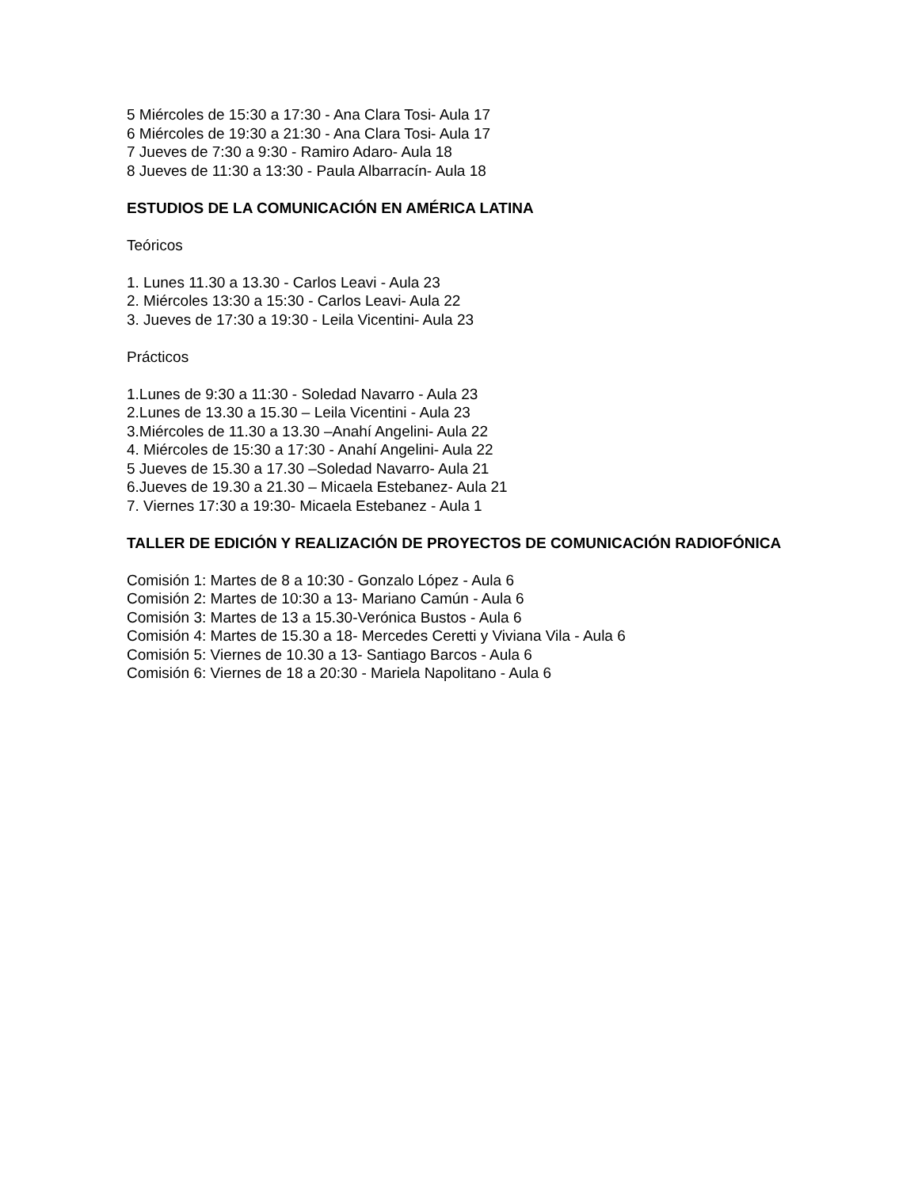5 Miércoles de 15:30 a 17:30 - Ana Clara Tosi- Aula 17
6 Miércoles de 19:30 a 21:30 - Ana Clara Tosi- Aula 17
7 Jueves de 7:30 a 9:30 - Ramiro Adaro- Aula 18
8 Jueves de 11:30 a 13:30 - Paula Albarracín- Aula 18
ESTUDIOS DE LA COMUNICACIÓN EN AMÉRICA LATINA
Teóricos
1. Lunes 11.30 a 13.30 - Carlos Leavi - Aula 23
2. Miércoles 13:30 a 15:30 - Carlos Leavi- Aula 22
3. Jueves de 17:30 a 19:30 - Leila Vicentini- Aula 23
Prácticos
1.Lunes de 9:30 a 11:30 - Soledad Navarro - Aula 23
2.Lunes de 13.30 a 15.30 – Leila Vicentini - Aula 23
3.Miércoles de 11.30 a 13.30 –Anahí Angelini- Aula 22
4. Miércoles de 15:30 a 17:30 - Anahí Angelini- Aula 22
5 Jueves de 15.30 a 17.30 –Soledad Navarro- Aula 21
6.Jueves de 19.30 a 21.30 – Micaela Estebanez- Aula 21
7. Viernes 17:30 a 19:30- Micaela Estebanez - Aula 1
TALLER DE EDICIÓN Y REALIZACIÓN DE PROYECTOS DE COMUNICACIÓN RADIOFÓNICA
Comisión 1: Martes de 8 a 10:30 - Gonzalo López - Aula 6
Comisión 2: Martes de 10:30 a 13- Mariano Camún - Aula 6
Comisión 3: Martes de 13 a 15.30-Verónica Bustos - Aula 6
Comisión 4: Martes de 15.30 a 18- Mercedes Ceretti y Viviana Vila - Aula 6
Comisión 5: Viernes de 10.30 a 13- Santiago Barcos - Aula 6
Comisión 6: Viernes de 18 a 20:30 - Mariela Napolitano - Aula 6